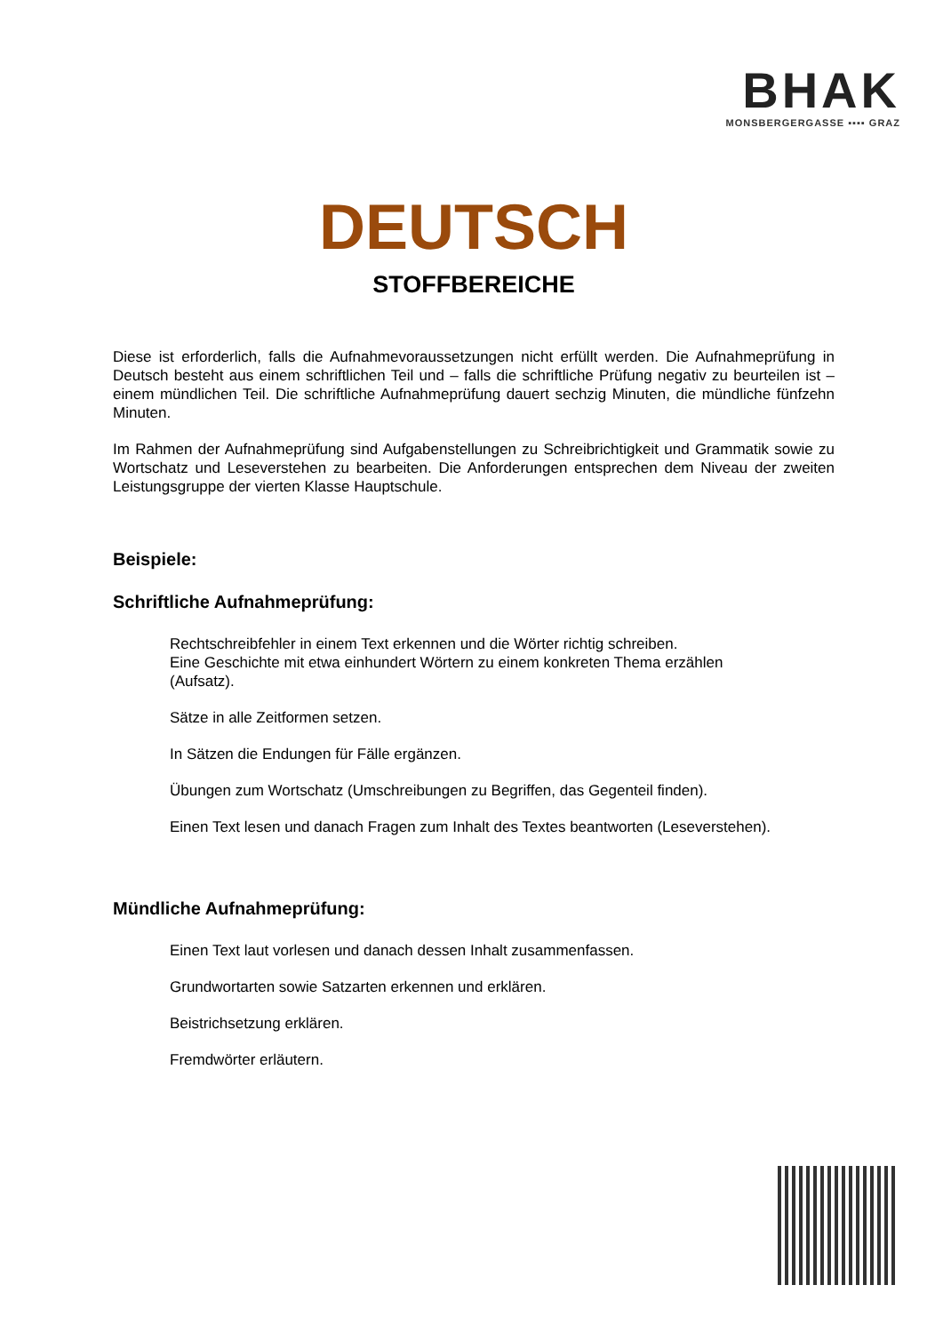BHAK
MONSBERGERGASSE ▪▪▪▪ GRAZ
DEUTSCH
STOFFBEREICHE
Diese ist erforderlich, falls die Aufnahmevoraussetzungen nicht erfüllt werden. Die Aufnahmeprüfung in Deutsch besteht aus einem schriftlichen Teil und – falls die schriftliche Prüfung negativ zu beurteilen ist – einem mündlichen Teil. Die schriftliche Aufnahmeprüfung dauert sechzig Minuten, die mündliche fünfzehn Minuten.
Im Rahmen der Aufnahmeprüfung sind Aufgabenstellungen zu Schreibrichtigkeit und Grammatik sowie zu Wortschatz und Leseverstehen zu bearbeiten. Die Anforderungen entsprechen dem Niveau der zweiten Leistungsgruppe der vierten Klasse Hauptschule.
Beispiele:
Schriftliche Aufnahmeprüfung:
Rechtschreibfehler in einem Text erkennen und die Wörter richtig schreiben.
Eine Geschichte mit etwa einhundert Wörtern zu einem konkreten Thema erzählen (Aufsatz).
Sätze in alle Zeitformen setzen.
In Sätzen die Endungen für Fälle ergänzen.
Übungen zum Wortschatz (Umschreibungen zu Begriffen, das Gegenteil finden).
Einen Text lesen und danach Fragen zum Inhalt des Textes beantworten (Leseverstehen).
Mündliche Aufnahmeprüfung:
Einen Text laut vorlesen und danach dessen Inhalt zusammenfassen.
Grundwortarten sowie Satzarten erkennen und erklären.
Beistrichsetzung erklären.
Fremdwörter erläutern.